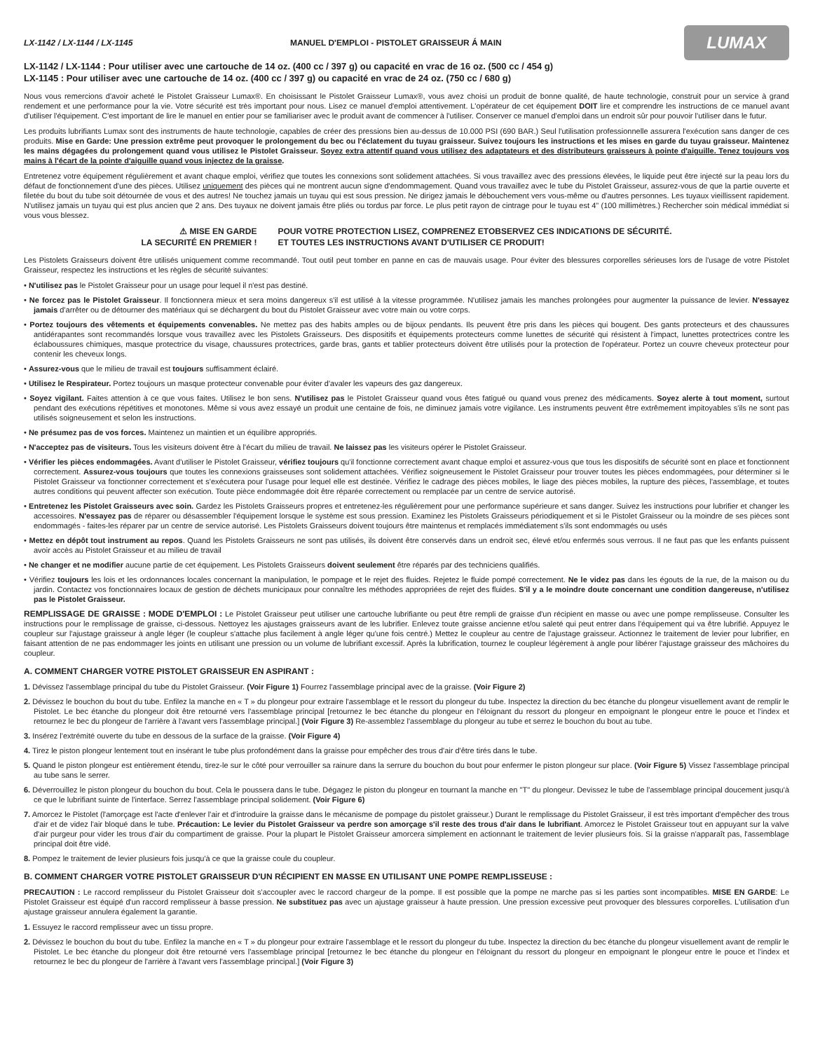LX-1142 / LX-1144 / LX-1145
MANUEL D'EMPLOI - PISTOLET GRAISSEUR Á MAIN
LUMAX
LX-1142 / LX-1144 : Pour utiliser avec une cartouche de 14 oz. (400 cc / 397 g) ou capacité en vrac de 16 oz. (500 cc / 454 g)
LX-1145 : Pour utiliser avec une cartouche de 14 oz. (400 cc / 397 g) ou capacité en vrac de 24 oz. (750 cc / 680 g)
Nous vous remercions d'avoir acheté le Pistolet Graisseur Lumax®. En choisissant le Pistolet Graisseur Lumax®, vous avez choisi un produit de bonne qualité, de haute technologie, construit pour un service à grand rendement et une performance pour la vie. Votre sécurité est très important pour nous. Lisez ce manuel d'emploi attentivement. L'opérateur de cet équipement DOIT lire et comprendre les instructions de ce manuel avant d'utiliser l'équipement. C'est important de lire le manuel en entier pour se familiariser avec le produit avant de commencer à l'utiliser. Conserver ce manuel d'emploi dans un endroit sûr pour pouvoir l'utiliser dans le futur.
Les produits lubrifiants Lumax sont des instruments de haute technologie, capables de créer des pressions bien au-dessus de 10.000 PSI (690 BAR.) Seul l'utilisation professionnelle assurera l'exécution sans danger de ces produits. Mise en Garde: Une pression extrême peut provoquer le prolongement du bec ou l'éclatement du tuyau graisseur. Suivez toujours les instructions et les mises en garde du tuyau graisseur. Maintenez les mains dégagées du prolongement quand vous utilisez le Pistolet Graisseur. Soyez extra attentif quand vous utilisez des adaptateurs et des distributeurs graisseurs à pointe d'aiguille. Tenez toujours vos mains à l'écart de la pointe d'aiguille quand vous injectez de la graisse.
Entretenez votre équipement régulièrement et avant chaque emploi, vérifiez que toutes les connexions sont solidement attachées. Si vous travaillez avec des pressions élevées, le liquide peut être injecté sur la peau lors du défaut de fonctionnement d'une des pièces. Utilisez uniquement des pièces qui ne montrent aucun signe d'endommagement. Quand vous travaillez avec le tube du Pistolet Graisseur, assurez-vous de que la partie ouverte et filetée du bout du tube soit détournée de vous et des autres! Ne touchez jamais un tuyau qui est sous pression. Ne dirigez jamais le débouchement vers vous-même ou d'autres personnes. Les tuyaux vieillissent rapidement. N'utilisez jamais un tuyau qui est plus ancien que 2 ans. Des tuyaux ne doivent jamais être pliés ou tordus par force. Le plus petit rayon de cintrage pour le tuyau est 4" (100 millimètres.) Rechercher soin médical immédiat si vous vous blessez.
⚠ MISE EN GARDE
LA SECURITÉ EN PREMIER !
POUR VOTRE PROTECTION LISEZ, COMPRENEZ ETOBSERVEZ CES INDICATIONS DE SÉCURITÉ.
ET TOUTES LES INSTRUCTIONS AVANT D'UTILISER CE PRODUIT!
Les Pistolets Graisseurs doivent être utilisés uniquement comme recommandé. Tout outil peut tomber en panne en cas de mauvais usage. Pour éviter des blessures corporelles sérieuses lors de l'usage de votre Pistolet Graisseur, respectez les instructions et les règles de sécurité suivantes:
• N'utilisez pas le Pistolet Graisseur pour un usage pour lequel il n'est pas destiné.
• Ne forcez pas le Pistolet Graisseur. Il fonctionnera mieux et sera moins dangereux s'il est utilisé à la vitesse programmée. N'utilisez jamais les manches prolongées pour augmenter la puissance de levier. N'essayez jamais d'arrêter ou de détourner des matériaux qui se déchargent du bout du Pistolet Graisseur avec votre main ou votre corps.
• Portez toujours des vêtements et équipements convenables. Ne mettez pas des habits amples ou de bijoux pendants. Ils peuvent être pris dans les pièces qui bougent. Des gants protecteurs et des chaussures antidérapantes sont recommandés lorsque vous travaillez avec les Pistolets Graisseurs. Des dispositifs et équipements protecteurs comme lunettes de sécurité qui résistent à l'impact, lunettes protectrices contre les éclaboussures chimiques, masque protectrice du visage, chaussures protectrices, garde bras, gants et tablier protecteurs doivent être utilisés pour la protection de l'opérateur. Portez un couvre cheveux protecteur pour contenir les cheveux longs.
• Assurez-vous que le milieu de travail est toujours suffisamment éclairé.
• Utilisez le Respirateur. Portez toujours un masque protecteur convenable pour éviter d'avaler les vapeurs des gaz dangereux.
• Soyez vigilant. Faites attention à ce que vous faites. Utilisez le bon sens. N'utilisez pas le Pistolet Graisseur quand vous êtes fatigué ou quand vous prenez des médicaments. Soyez alerte à tout moment, surtout pendant des exécutions répétitives et monotones. Même si vous avez essayé un produit une centaine de fois, ne diminuez jamais votre vigilance. Les instruments peuvent être extrêmement impitoyables s'ils ne sont pas utilisés soigneusement et selon les instructions.
• Ne présumez pas de vos forces. Maintenez un maintien et un équilibre appropriés.
• N'acceptez pas de visiteurs. Tous les visiteurs doivent être à l'écart du milieu de travail. Ne laissez pas les visiteurs opérer le Pistolet Graisseur.
• Vérifier les pièces endommagées. Avant d'utiliser le Pistolet Graisseur, vérifiez toujours qu'il fonctionne correctement avant chaque emploi et assurez-vous que tous les dispositifs de sécurité sont en place et fonctionnent correctement. Assurez-vous toujours que toutes les connexions graisseuses sont solidement attachées. Vérifiez soigneusement le Pistolet Graisseur pour trouver toutes les pièces endommagées, pour déterminer si le Pistolet Graisseur va fonctionner correctement et s'exécutera pour l'usage pour lequel elle est destinée. Vérifiez le cadrage des pièces mobiles, le liage des pièces mobiles, la rupture des pièces, l'assemblage, et toutes autres conditions qui peuvent affecter son exécution. Toute pièce endommagée doit être réparée correctement ou remplacée par un centre de service autorisé.
• Entretenez les Pistolet Graisseurs avec soin. Gardez les Pistolets Graisseurs propres et entretenez-les régulièrement pour une performance supérieure et sans danger. Suivez les instructions pour lubrifier et changer les accessoires. N'essayez pas de réparer ou désassembler l'équipement lorsque le système est sous pression. Examinez les Pistolets Graisseurs périodiquement et si le Pistolet Graisseur ou la moindre de ses pièces sont endommagés - faites-les réparer par un centre de service autorisé. Les Pistolets Graisseurs doivent toujours être maintenus et remplacés immédiatement s'ils sont endommagés ou usés
• Mettez en dépôt tout instrument au repos. Quand les Pistolets Graisseurs ne sont pas utilisés, ils doivent être conservés dans un endroit sec, élevé et/ou enfermés sous verrous. Il ne faut pas que les enfants puissent avoir accès au Pistolet Graisseur et au milieu de travail
• Ne changer et ne modifier aucune partie de cet équipement. Les Pistolets Graisseurs doivent seulement être réparés par des techniciens qualifiés.
• Vérifiez toujours les lois et les ordonnances locales concernant la manipulation, le pompage et le rejet des fluides. Rejetez le fluide pompé correctement. Ne le videz pas dans les égouts de la rue, de la maison ou du jardin. Contactez vos fonctionnaires locaux de gestion de déchets municipaux pour connaître les méthodes appropriées de rejet des fluides. S'il y a le moindre doute concernant une condition dangereuse, n'utilisez pas le Pistolet Graisseur.
REMPLISSAGE DE GRAISSE : MODE D'EMPLOI : Le Pistolet Graisseur peut utiliser une cartouche lubrifiante ou peut être rempli de graisse d'un récipient en masse ou avec une pompe remplisseuse. Consulter les instructions pour le remplissage de graisse, ci-dessous. Nettoyez les ajustages graisseurs avant de les lubrifier. Enlevez toute graisse ancienne et/ou saleté qui peut entrer dans l'équipement qui va être lubrifié. Appuyez le coupleur sur l'ajustage graisseur à angle léger (le coupleur s'attache plus facilement à angle léger qu'une fois centré.) Mettez le coupleur au centre de l'ajustage graisseur. Actionnez le traitement de levier pour lubrifier, en faisant attention de ne pas endommager les joints en utilisant une pression ou un volume de lubrifiant excessif. Après la lubrification, tournez le coupleur légèrement à angle pour libérer l'ajustage graisseur des mâchoires du coupleur.
A. COMMENT CHARGER VOTRE PISTOLET GRAISSEUR EN ASPIRANT :
1. Dévissez l'assemblage principal du tube du Pistolet Graisseur. (Voir Figure 1) Fourrez l'assemblage principal avec de la graisse. (Voir Figure 2)
2. Dévissez le bouchon du bout du tube. Enfilez la manche en « T » du plongeur pour extraire l'assemblage et le ressort du plongeur du tube. Inspectez la direction du bec étanche du plongeur visuellement avant de remplir le Pistolet. Le bec étanche du plongeur doit être retourné vers l'assemblage principal [retournez le bec étanche du plongeur en l'éloignant du ressort du plongeur en empoignant le plongeur entre le pouce et l'index et retournez le bec du plongeur de l'arrière à l'avant vers l'assemblage principal.] (Voir Figure 3) Re-assemblez l'assemblage du plongeur au tube et serrez le bouchon du bout au tube.
3. Insérez l'extrémité ouverte du tube en dessous de la surface de la graisse. (Voir Figure 4)
4. Tirez le piston plongeur lentement tout en insérant le tube plus profondément dans la graisse pour empêcher des trous d'air d'être tirés dans le tube.
5. Quand le piston plongeur est entièrement étendu, tirez-le sur le côté pour verrouiller sa rainure dans la serrure du bouchon du bout pour enfermer le piston plongeur sur place. (Voir Figure 5) Vissez l'assemblage principal au tube sans le serrer.
6. Déverrouillez le piston plongeur du bouchon du bout. Cela le poussera dans le tube. Dégagez le piston du plongeur en tournant la manche en "T" du plongeur. Devissez le tube de l'assemblage principal doucement jusqu'à ce que le lubrifiant suinte de l'interface. Serrez l'assemblage principal solidement. (Voir Figure 6)
7. Amorcez le Pistolet (l'amorçage est l'acte d'enlever l'air et d'introduire la graisse dans le mécanisme de pompage du pistolet graisseur.) Durant le remplissage du Pistolet Graisseur, il est très important d'empêcher des trous d'air et de videz l'air bloqué dans le tube. Précaution: Le levier du Pistolet Graisseur va perdre son amorçage s'il reste des trous d'air dans le lubrifiant. Amorcez le Pistolet Graisseur tout en appuyant sur la valve d'air purgeur pour vider les trous d'air du compartiment de graisse. Pour la plupart le Pistolet Graisseur amorcera simplement en actionnant le traitement de levier plusieurs fois. Si la graisse n'apparaît pas, l'assemblage principal doit être vidé.
8. Pompez le traitement de levier plusieurs fois jusqu'à ce que la graisse coule du coupleur.
B. COMMENT CHARGER VOTRE PISTOLET GRAISSEUR D'UN RÉCIPIENT EN MASSE EN UTILISANT UNE POMPE REMPLISSEUSE :
PRECAUTION : Le raccord remplisseur du Pistolet Graisseur doit s'accoupler avec le raccord chargeur de la pompe. Il est possible que la pompe ne marche pas si les parties sont incompatibles. MISE EN GARDE: Le Pistolet Graisseur est équipé d'un raccord remplisseur à basse pression. Ne substituez pas avec un ajustage graisseur à haute pression. Une pression excessive peut provoquer des blessures corporelles. L'utilisation d'un ajustage graisseur annulera également la garantie.
1. Essuyez le raccord remplisseur avec un tissu propre.
2. Dévissez le bouchon du bout du tube. Enfilez la manche en « T » du plongeur pour extraire l'assemblage et le ressort du plongeur du tube. Inspectez la direction du bec étanche du plongeur visuellement avant de remplir le Pistolet. Le bec étanche du plongeur doit être retourné vers l'assemblage principal [retournez le bec étanche du plongeur en l'éloignant du ressort du plongeur en empoignant le plongeur entre le pouce et l'index et retournez le bec du plongeur de l'arrière à l'avant vers l'assemblage principal.] (Voir Figure 3)